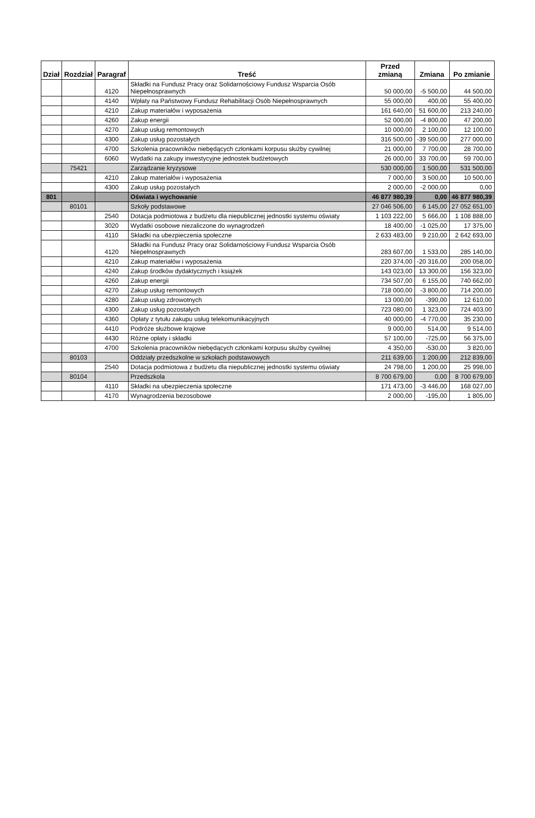| Dział | Rozdział | Paragraf | Treść | Przed zmianą | Zmiana | Po zmianie |
| --- | --- | --- | --- | --- | --- | --- |
| | | 4120 | Składki na Fundusz Pracy oraz Solidarnościowy Fundusz Wsparcia Osób Niepełnosprawnych | 50 000,00 | -5 500,00 | 44 500,00 |
| | | 4140 | Wpłaty na Państwowy Fundusz Rehabilitacji Osób Niepełnosprawnych | 55 000,00 | 400,00 | 55 400,00 |
| | | 4210 | Zakup materiałów i wyposażenia | 161 640,00 | 51 600,00 | 213 240,00 |
| | | 4260 | Zakup energii | 52 000,00 | -4 800,00 | 47 200,00 |
| | | 4270 | Zakup usług remontowych | 10 000,00 | 2 100,00 | 12 100,00 |
| | | 4300 | Zakup usług pozostałych | 316 500,00 | -39 500,00 | 277 000,00 |
| | | 4700 | Szkolenia pracowników niebędących członkami korpusu służby cywilnej | 21 000,00 | 7 700,00 | 28 700,00 |
| | | 6060 | Wydatki na zakupy inwestycyjne jednostek budżetowych | 26 000,00 | 33 700,00 | 59 700,00 |
| | 75421 | | Zarządzanie kryzysowe | 530 000,00 | 1 500,00 | 531 500,00 |
| | | 4210 | Zakup materiałów i wyposażenia | 7 000,00 | 3 500,00 | 10 500,00 |
| | | 4300 | Zakup usług pozostałych | 2 000,00 | -2 000,00 | 0,00 |
| 801 | | | Oświata i wychowanie | 46 877 980,39 | 0,00 | 46 877 980,39 |
| | 80101 | | Szkoły podstawowe | 27 046 506,00 | 6 145,00 | 27 052 651,00 |
| | | 2540 | Dotacja podmiotowa z budżetu dla niepublicznej jednostki systemu oświaty | 1 103 222,00 | 5 666,00 | 1 108 888,00 |
| | | 3020 | Wydatki osobowe niezaliczone do wynagrodzeń | 18 400,00 | -1 025,00 | 17 375,00 |
| | | 4110 | Składki na ubezpieczenia społeczne | 2 633 483,00 | 9 210,00 | 2 642 693,00 |
| | | 4120 | Składki na Fundusz Pracy oraz Solidarnościowy Fundusz Wsparcia Osób Niepełnosprawnych | 283 607,00 | 1 533,00 | 285 140,00 |
| | | 4210 | Zakup materiałów i wyposażenia | 220 374,00 | -20 316,00 | 200 058,00 |
| | | 4240 | Zakup środków dydaktycznych i książek | 143 023,00 | 13 300,00 | 156 323,00 |
| | | 4260 | Zakup energii | 734 507,00 | 6 155,00 | 740 662,00 |
| | | 4270 | Zakup usług remontowych | 718 000,00 | -3 800,00 | 714 200,00 |
| | | 4280 | Zakup usług zdrowotnych | 13 000,00 | -390,00 | 12 610,00 |
| | | 4300 | Zakup usług pozostałych | 723 080,00 | 1 323,00 | 724 403,00 |
| | | 4360 | Opłaty z tytułu zakupu usług telekomunikacyjnych | 40 000,00 | -4 770,00 | 35 230,00 |
| | | 4410 | Podróże służbowe krajowe | 9 000,00 | 514,00 | 9 514,00 |
| | | 4430 | Różne opłaty i składki | 57 100,00 | -725,00 | 56 375,00 |
| | | 4700 | Szkolenia pracowników niebędących członkami korpusu służby cywilnej | 4 350,00 | -530,00 | 3 820,00 |
| | 80103 | | Oddziały przedszkolne w szkołach podstawowych | 211 639,00 | 1 200,00 | 212 839,00 |
| | | 2540 | Dotacja podmiotowa z budżetu dla niepublicznej jednostki systemu oświaty | 24 798,00 | 1 200,00 | 25 998,00 |
| | 80104 | | Przedszkola | 8 700 679,00 | 0,00 | 8 700 679,00 |
| | | 4110 | Składki na ubezpieczenia społeczne | 171 473,00 | -3 446,00 | 168 027,00 |
| | | 4170 | Wynagrodzenia bezosobowe | 2 000,00 | -195,00 | 1 805,00 |